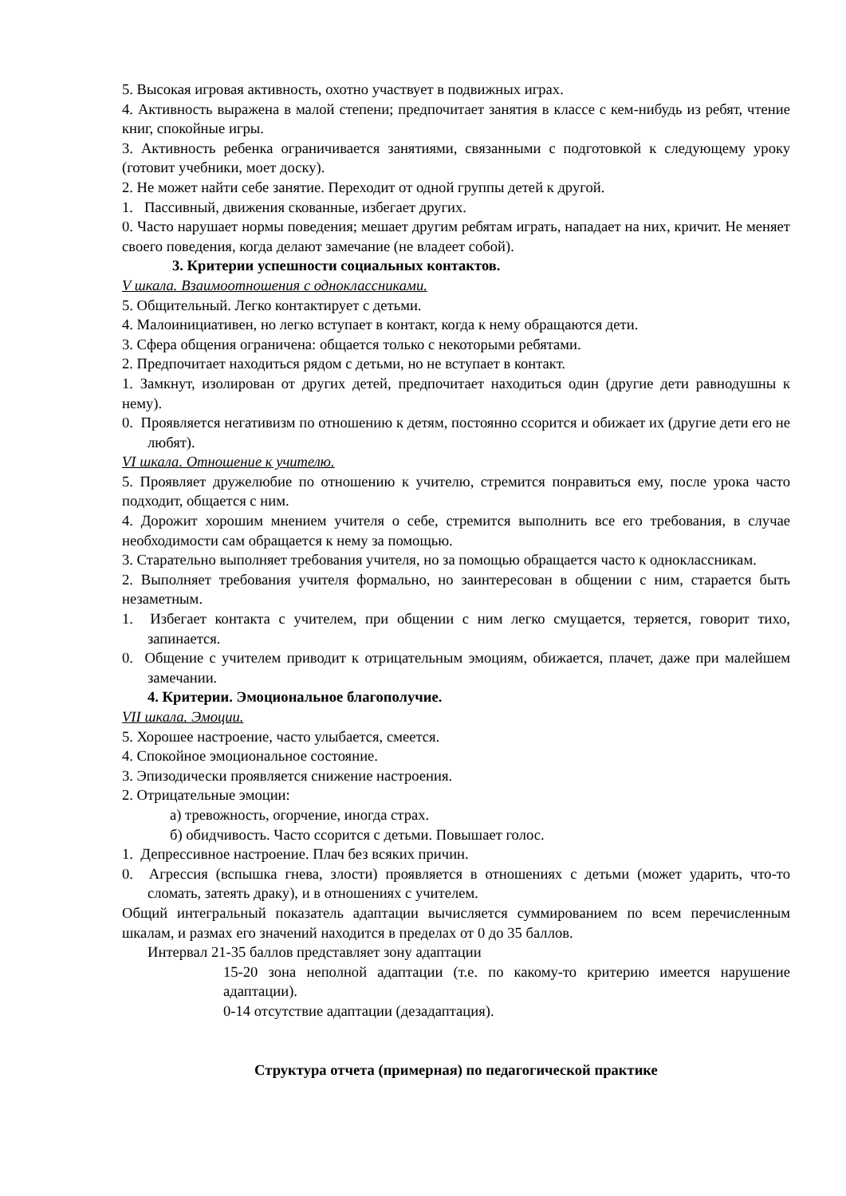5. Высокая игровая активность, охотно участвует в подвижных играх.
4. Активность выражена в малой степени; предпочитает занятия в классе с кем-нибудь из ребят, чтение книг, спокойные игры.
3. Активность ребенка ограничивается занятиями, связанными с подготовкой к следующему уроку (готовит учебники, моет доску).
2. Не может найти себе занятие. Переходит от одной группы детей к другой.
1. Пассивный, движения скованные, избегает других.
0. Часто нарушает нормы поведения; мешает другим ребятам играть, нападает на них, кричит. Не меняет своего поведения, когда делают замечание (не владеет собой).
3. Критерии успешности социальных контактов.
V шкала. Взаимоотношения с одноклассниками.
5. Общительный. Легко контактирует с детьми.
4. Малоинициативен, но легко вступает в контакт, когда к нему обращаются дети.
3. Сфера общения ограничена: общается только с некоторыми ребятами.
2. Предпочитает находиться рядом с детьми, но не вступает в контакт.
1. Замкнут, изолирован от других детей, предпочитает находиться один (другие дети равнодушны к нему).
0. Проявляется негативизм по отношению к детям, постоянно ссорится и обижает их (другие дети его не любят).
VI шкала. Отношение к учителю.
5. Проявляет дружелюбие по отношению к учителю, стремится понравиться ему, после урока часто подходит, общается с ним.
4. Дорожит хорошим мнением учителя о себе, стремится выполнить все его требования, в случае необходимости сам обращается к нему за помощью.
3. Старательно выполняет требования учителя, но за помощью обращается часто к одноклассникам.
2. Выполняет требования учителя формально, но заинтересован в общении с ним, старается быть незаметным.
1. Избегает контакта с учителем, при общении с ним легко смущается, теряется, говорит тихо, запинается.
0. Общение с учителем приводит к отрицательным эмоциям, обижается, плачет, даже при малейшем замечании.
4. Критерии. Эмоциональное благополучие.
VII шкала. Эмоции.
5. Хорошее настроение, часто улыбается, смеется.
4. Спокойное эмоциональное состояние.
3. Эпизодически проявляется снижение настроения.
2. Отрицательные эмоции:
а) тревожность, огорчение, иногда страх.
б) обидчивость. Часто ссорится с детьми. Повышает голос.
1. Депрессивное настроение. Плач без всяких причин.
0. Агрессия (вспышка гнева, злости) проявляется в отношениях с детьми (может ударить, что-то сломать, затеять драку), и в отношениях с учителем.
Общий интегральный показатель адаптации вычисляется суммированием по всем перечисленным шкалам, и размах его значений находится в пределах от 0 до 35 баллов.
Интервал 21-35 баллов представляет зону адаптации
15-20 зона неполной адаптации (т.е. по какому-то критерию имеется нарушение адаптации).
0-14 отсутствие адаптации (дезадаптация).
Структура отчета (примерная) по педагогической практике